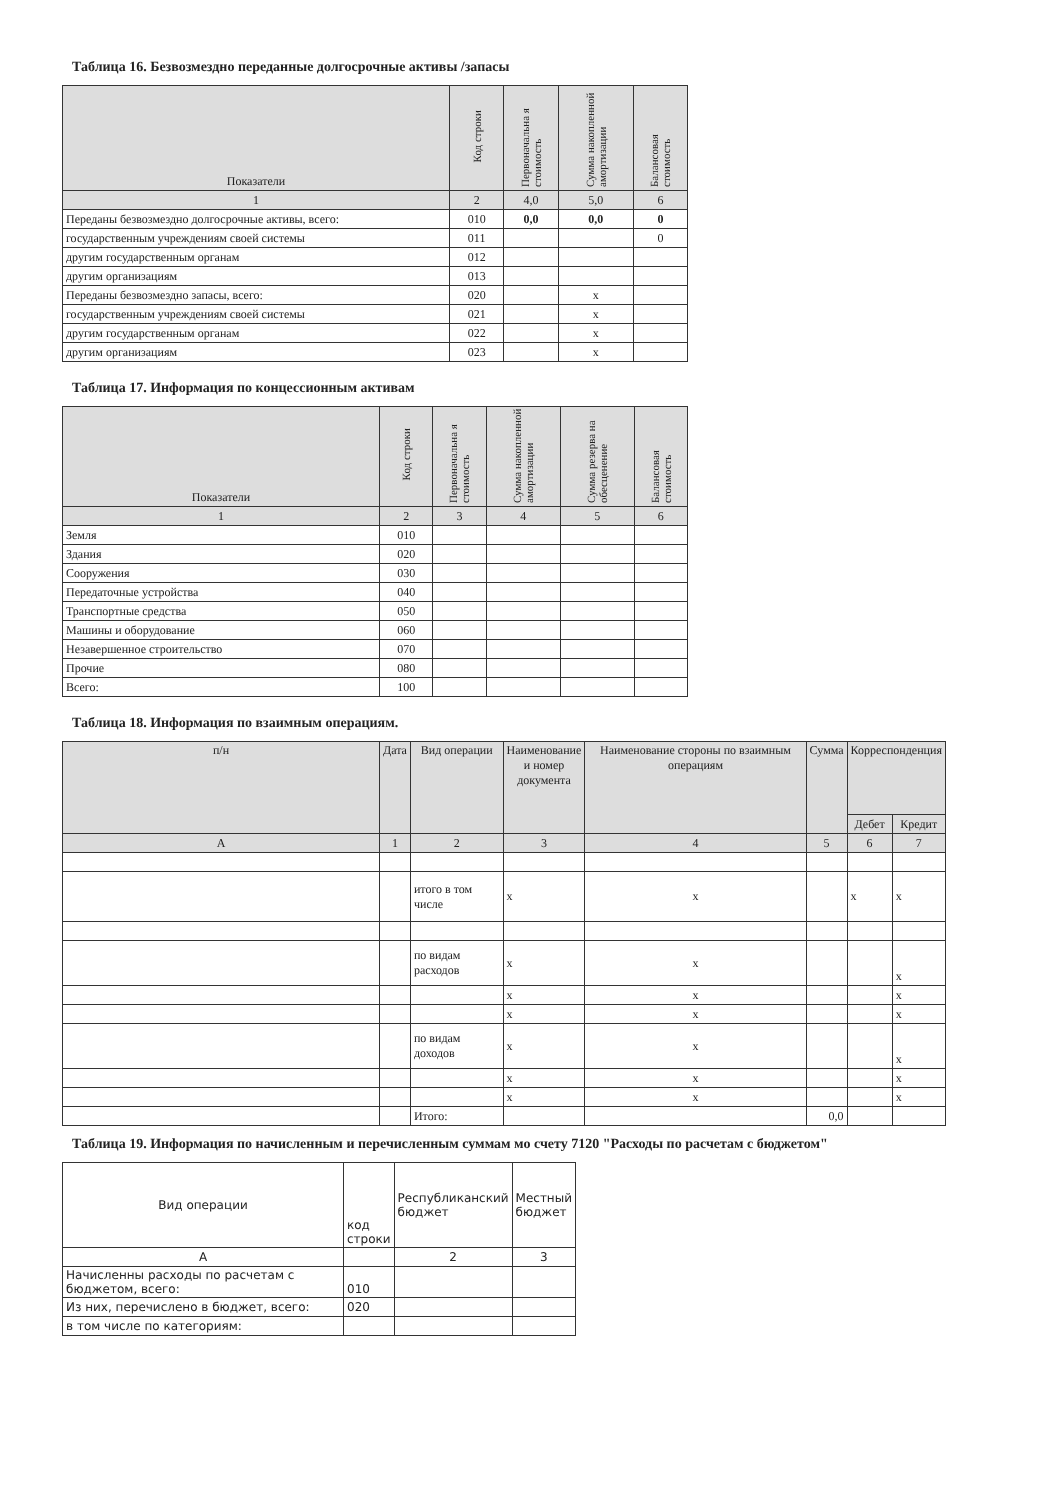Таблица 16. Безвозмездно переданные долгосрочные активы /запасы
| Показатели | Код строки | Первоначальна я стоимость | Сумма накопленной амортизации | Балансовая стоимость |
| --- | --- | --- | --- | --- |
| 1 | 2 | 4,0 | 5,0 | 6 |
| Переданы безвозмездно долгосрочные активы, всего: | 010 | 0,0 | 0,0 | 0 |
| государственным учреждениям своей системы | 011 | | | 0 |
| другим государственным органам | 012 | | | |
| другим организациям | 013 | | | |
| Переданы безвозмездно запасы, всего: | 020 | | x | |
| государственным учреждениям своей системы | 021 | | x | |
| другим государственным органам | 022 | | x | |
| другим организациям | 023 | | x | |
Таблица 17. Информация по концессионным активам
| Показатели | Код строки | Первоначальна я стоимость | Сумма накопленной амортизации | Сумма резерва на обесценение | Балансовая стоимость |
| --- | --- | --- | --- | --- | --- |
| 1 | 2 | 3 | 4 | 5 | 6 |
| Земля | 010 | | | | |
| Здания | 020 | | | | |
| Сооружения | 030 | | | | |
| Передаточные устройства | 040 | | | | |
| Транспортные средства | 050 | | | | |
| Машины и оборудование | 060 | | | | |
| Незавершенное строительство | 070 | | | | |
| Прочие | 080 | | | | |
| Всего: | 100 | | | | |
Таблица 18. Информация по взаимным операциям.
| п/н | Дата | Вид операции | Наименование и номер документа | Наименование стороны по взаимным операциям | Сумма | Корреспонденция | |
| --- | --- | --- | --- | --- | --- | --- | --- |
| | | | | | | Дебет | Кредит |
| A | 1 | 2 | 3 | 4 | 5 | 6 | 7 |
| | | итого в том числе | x | x | | x | x |
| | | по видам расходов | x | x | | | x |
| | | | x | x | | | x |
| | | | x | x | | | x |
| | | по видам доходов | x | x | | | x |
| | | | x | x | | | x |
| | | | x | x | | | x |
| | | Итого: | | | 0,0 | | |
Таблица 19. Информация по начисленным и перечисленным суммам мо счету 7120 "Расходы по расчетам с бюджетом"
| Вид операции | код строки | Республиканский бюджет | Местный бюджет |
| A | | 2 | 3 |
| Начисленны расходы по расчетам с бюджетом, всего: | 010 | | |
| Из них, перечислено в бюджет, всего: | 020 | | |
| в том числе по категориям: | | | |